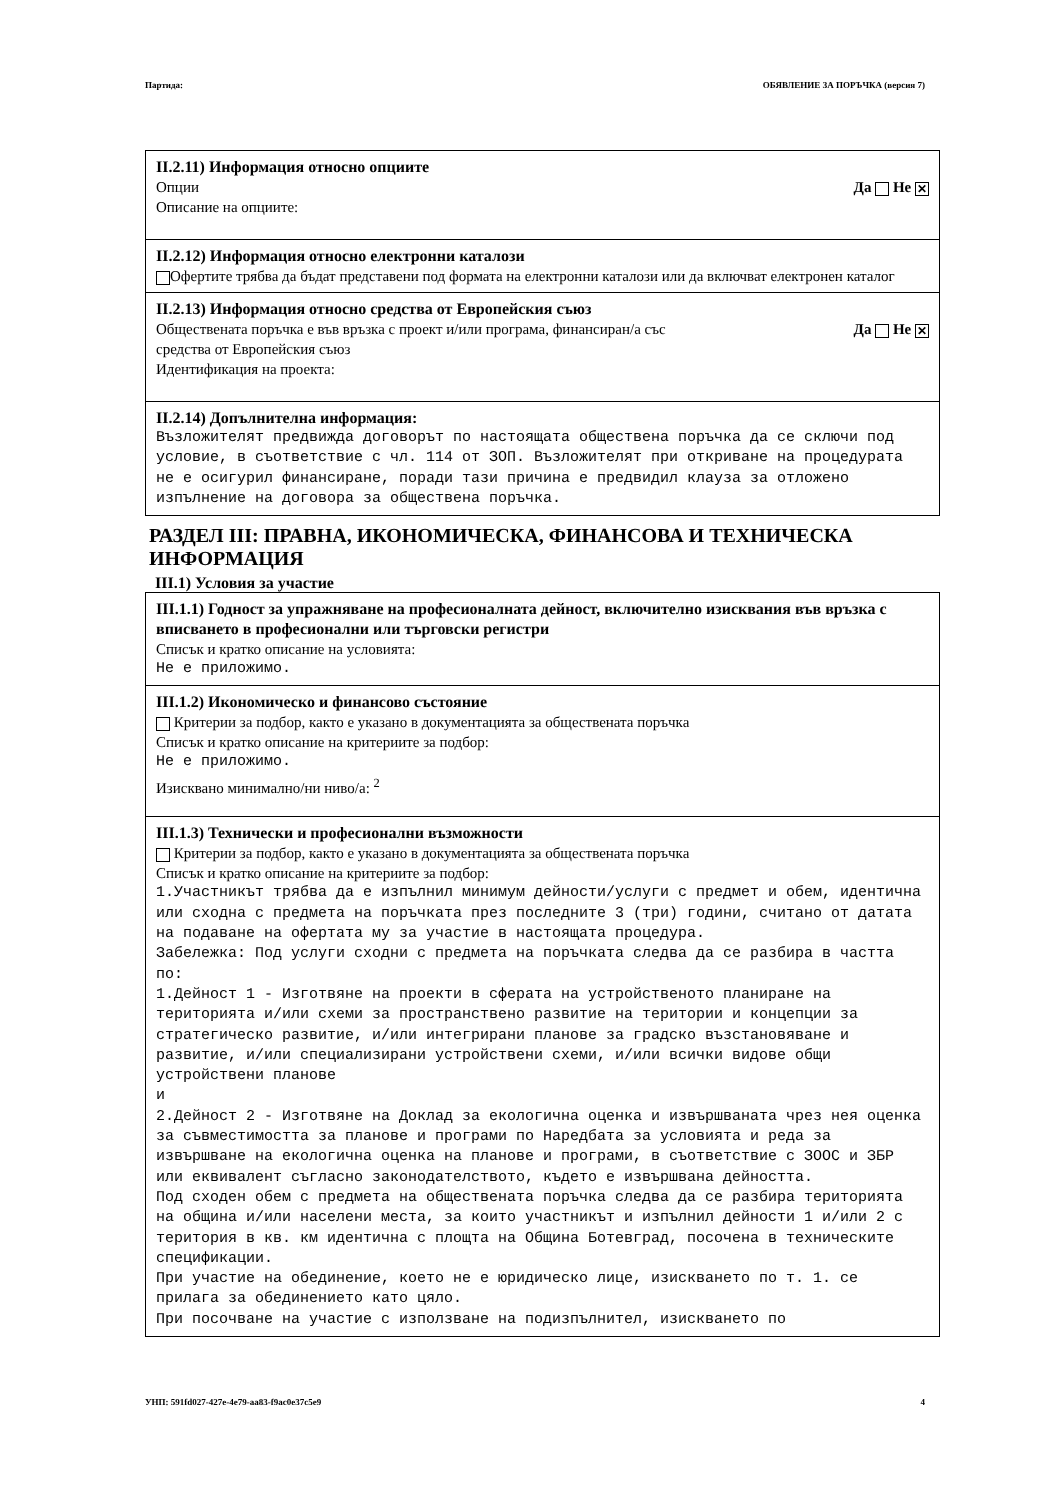Партида: ОБЯВЛЕНИЕ ЗА ПОРЪЧКА (версия 7)
II.2.11) Информация относно опциите
Опции Да Не ✕
Описание на опциите:
II.2.12) Информация относно електронни каталози
Офертите трябва да бъдат представени под формата на електронни каталози или да включват електронен каталог
II.2.13) Информация относно средства от Европейския съюз
Обществената поръчка е във връзка с проект и/или програма, финансиран/а със
средства от Европейския съюз Да Не ✕
Идентификация на проекта:
II.2.14) Допълнителна информация:
Възложителят предвижда договорът по настоящата обществена поръчка да се сключи под условие, в съответствие с чл. 114 от ЗОП. Възложителят при откриване на процедурата не е осигурил финансиране, поради тази причина е предвидил клауза за отложено изпълнение на договора за обществена поръчка.
РАЗДЕЛ III: ПРАВНА, ИКОНОМИЧЕСКА, ФИНАНСОВА И ТЕХНИЧЕСКА ИНФОРМАЦИЯ
III.1) Условия за участие
III.1.1) Годност за упражняване на професионалната дейност, включително изисквания във връзка с вписването в професионални или търговски регистри
Списък и кратко описание на условията:
Не е приложимо.
III.1.2) Икономическо и финансово състояние
Критерии за подбор, както е указано в документацията за обществената поръчка
Списък и кратко описание на критериите за подбор:
Не е приложимо.
Изисквано минимално/ни ниво/а: <sup>2</sup>
III.1.3) Технически и професионални възможности
Критерии за подбор, както е указано в документацията за обществената поръчка
Списък и кратко описание на критериите за подбор:
1.Участникът трябва да е изпълнил минимум дейности/услуги с предмет и обем, идентична или сходна с предмета на поръчката през последните 3 (три) години, считано от датата на подаване на офертата му за участие в настоящата процедура.
Забележка: Под услуги сходни с предмета на поръчката следва да се разбира в частта по:
1.Дейност 1 - Изготвяне на проекти в сферата на устройственото планиране на територията и/или схеми за пространствено развитие на територии и концепции за стратегическо развитие, и/или интегрирани планове за градско възстановяване и развитие, и/или специализирани устройствени схеми, и/или всички видове общи устройствени планове
и
2.Дейност 2 - Изготвяне на Доклад за екологична оценка и извършваната чрез нея оценка за съвместимостта за планове и програми по Наредбата за условията и реда за извършване на екологична оценка на планове и програми, в съответствие с ЗООС и ЗБР или еквивалент съгласно законодателството, където е извършвана дейността.
Под сходен обем с предмета на обществената поръчка следва да се разбира територията на община и/или населени места, за които участникът и изпълнил дейности 1 и/или 2 с територия в кв. км идентична с площта на Община Ботевград, посочена в техническите спецификации.
При участие на обединение, което не е юридическо лице, изискването по т. 1. се прилага за обединението като цяло.
При посочване на участие с използване на подизпълнител, изискването по
УНП: 591fd027-427e-4e79-aa83-f9ac0e37c5e9 4